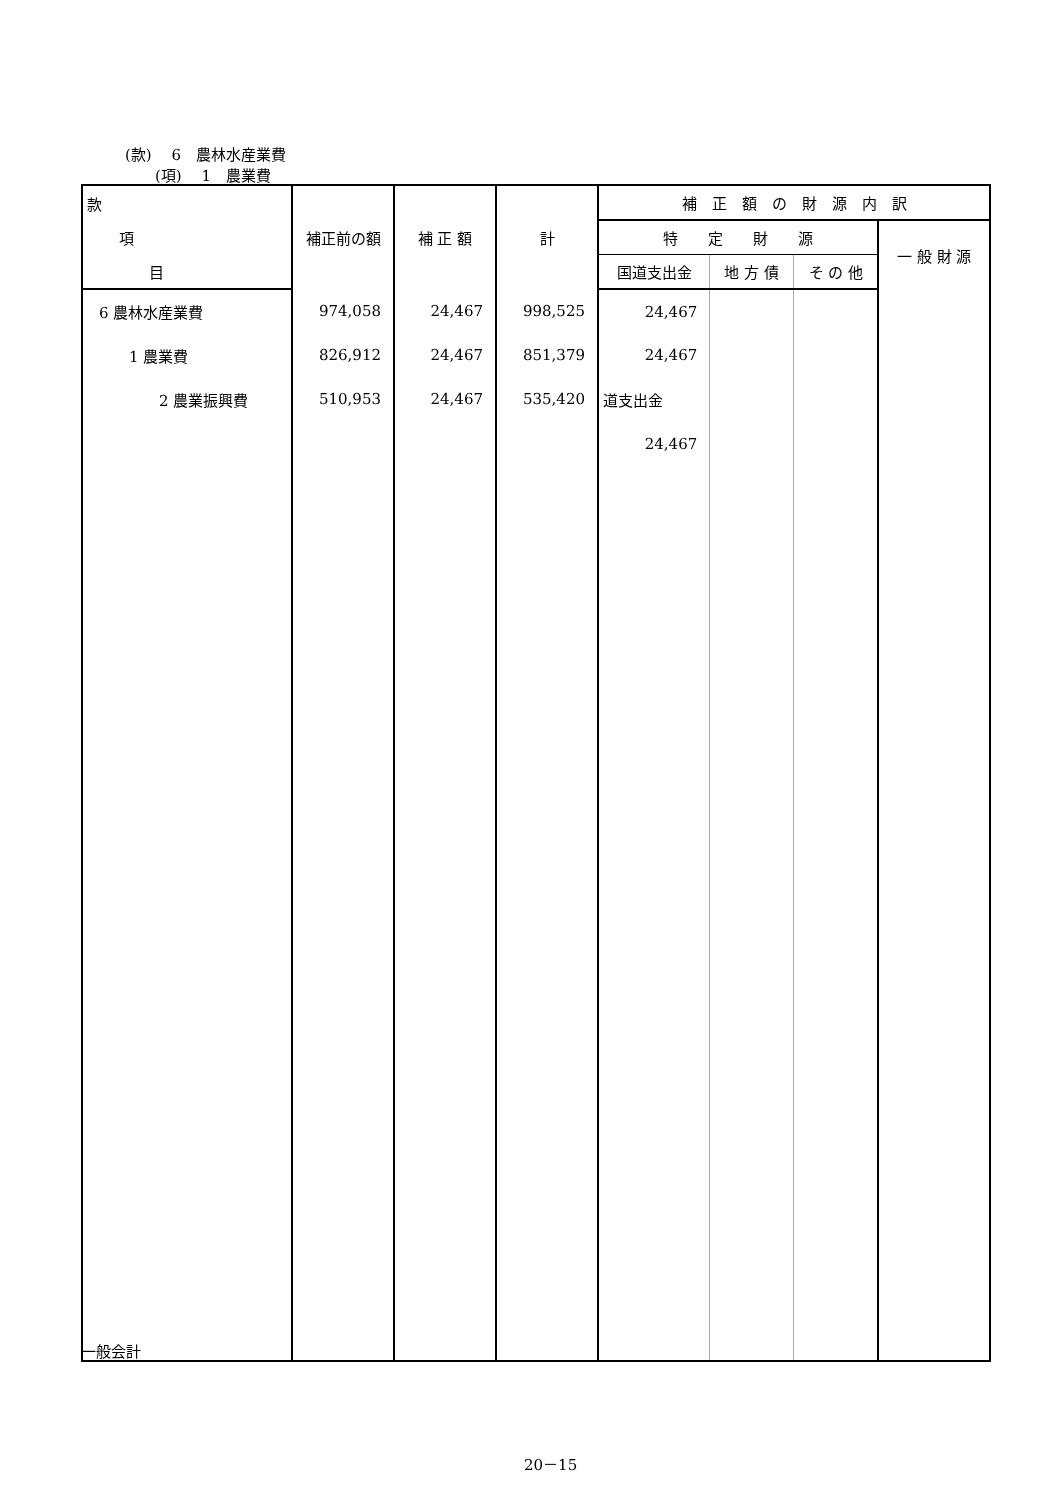(款)　 6　農林水産業費
(項)　 1　農業費
| 款 | 補正前の額 | 補 正 額 | 計 | 補 正 額 の 財 源 内 訳 | | | |
| --- | --- | --- | --- | --- | --- | --- | --- |
| 項 | | | | 特 定 財 源 | | | 一 般 財 源 |
| 目 | | | | 国道支出金 | 地 方 債 | そ の 他 | |
| 6 農林水産業費 | 974,058 | 24,467 | 998,525 | 24,467 | | | |
| 1 農業費 | 826,912 | 24,467 | 851,379 | 24,467 | | | |
| 2 農業振興費 | 510,953 | 24,467 | 535,420 | 道支出金 | | | |
| | | | | 24,467 | | | |
一般会計
20－15